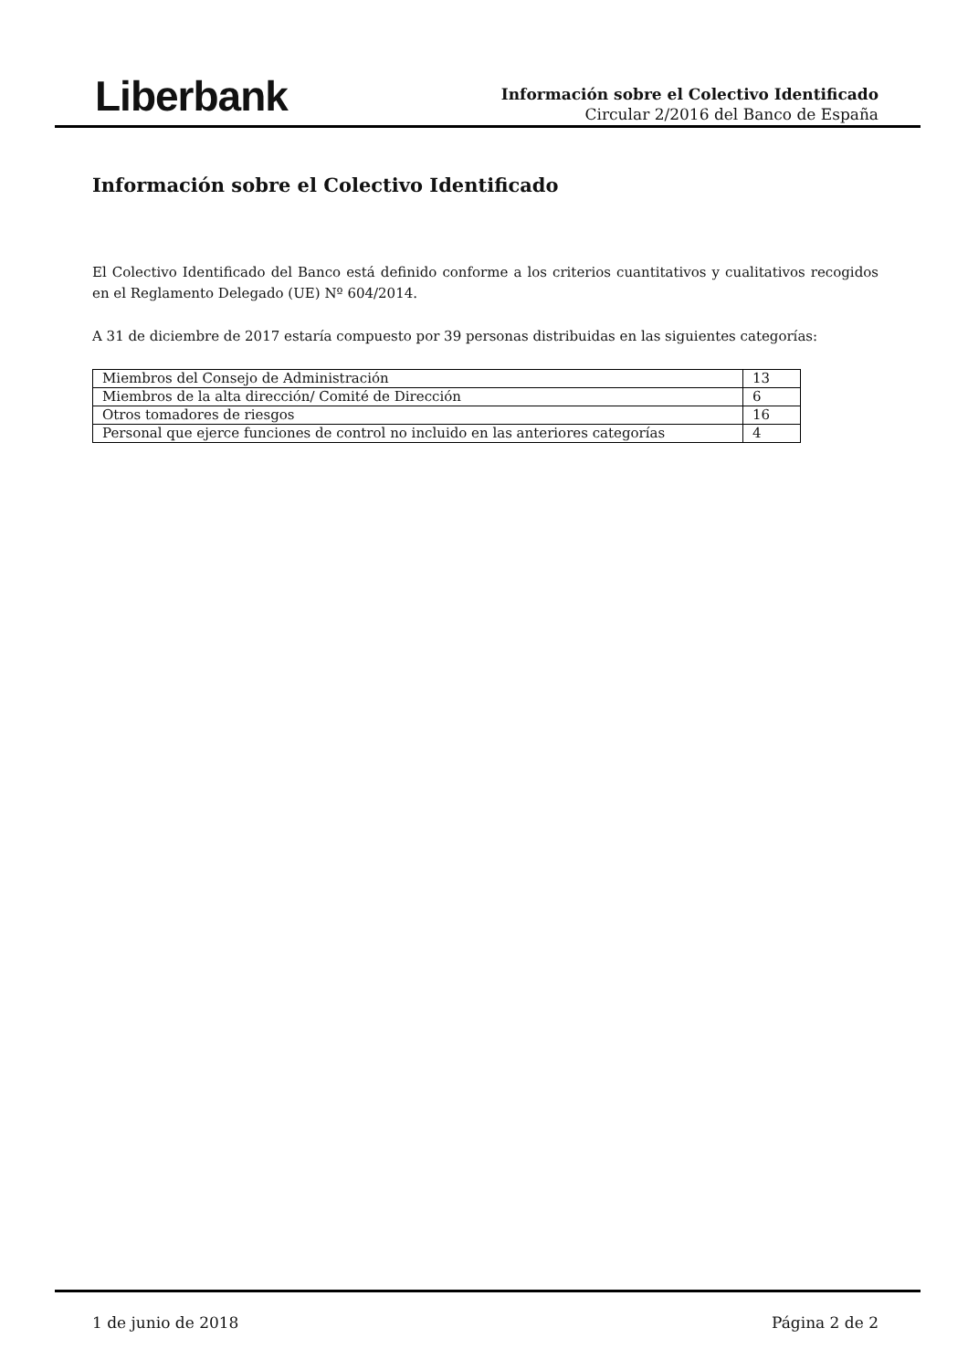Liberbank
Información sobre el Colectivo Identificado
Circular 2/2016 del Banco de España
Información sobre el Colectivo Identificado
El Colectivo Identificado del Banco está definido conforme a los criterios cuantitativos y cualitativos recogidos en el Reglamento Delegado (UE) Nº 604/2014.
A 31 de diciembre de 2017 estaría compuesto por 39 personas distribuidas en las siguientes categorías:
| Miembros del Consejo de Administración | 13 |
| Miembros de la alta dirección/ Comité de Dirección | 6 |
| Otros tomadores de riesgos | 16 |
| Personal que ejerce funciones de control no incluido en las anteriores categorías | 4 |
1 de junio de 2018 Página 2 de 2